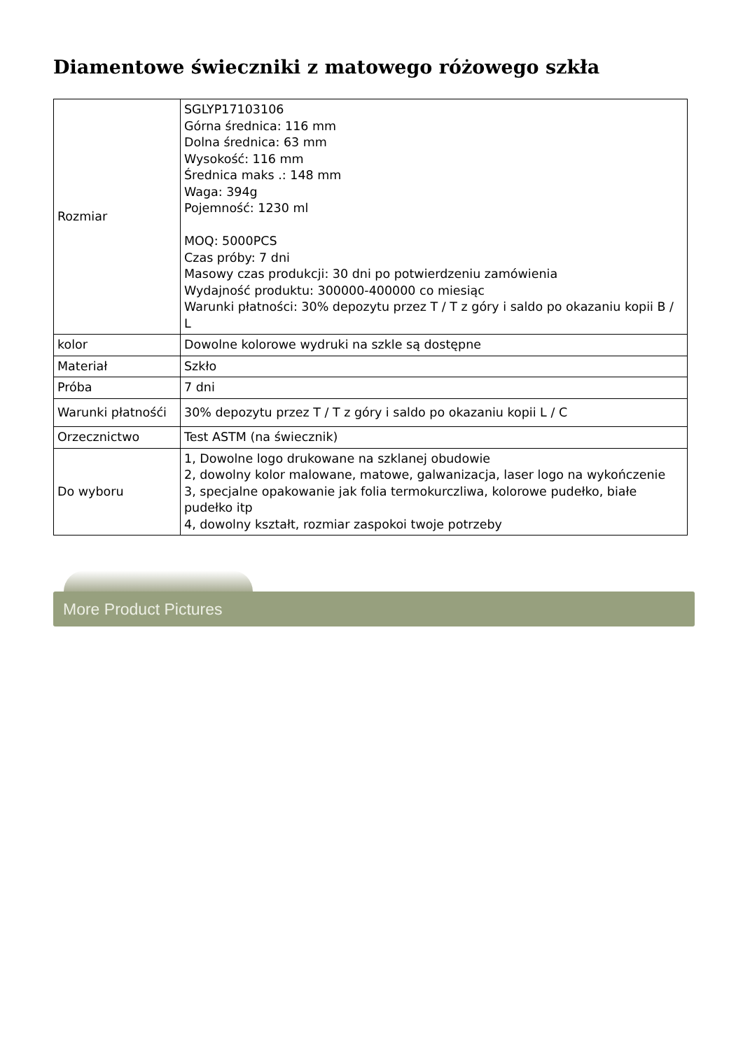Diamentowe świeczniki z matowego różowego szkła
| Rozmiar | SGLYP17103106 Górna średnica: 116 mm Dolna średnica: 63 mm Wysokość: 116 mm Średnica maks .: 148 mm Waga: 394g Pojemność: 1230 ml MOQ: 5000PCS Czas próby: 7 dni Masowy czas produkcji: 30 dni po potwierdzeniu zamówienia Wydajność produktu: 300000-400000 co miesiąc Warunki płatności: 30% depozytu przez T / T z góry i saldo po okazaniu kopii B / L |
| kolor | Dowolne kolorowe wydruki na szkle są dostępne |
| Materiał | Szkło |
| Próba | 7 dni |
| Warunki płatnośći | 30% depozytu przez T / T z góry i saldo po okazaniu kopii L / C |
| Orzecznictwo | Test ASTM (na świecznik) |
| Do wyboru | 1, Dowolne logo drukowane na szklanej obudowie 2, dowolny kolor malowane, matowe, galwanizacja, laser logo na wykończenie 3, specjalne opakowanie jak folia termokurczliwa, kolorowe pudełko, białe pudełko itp 4, dowolny kształt, rozmiar zaspokoi twoje potrzeby |
More Product Pictures